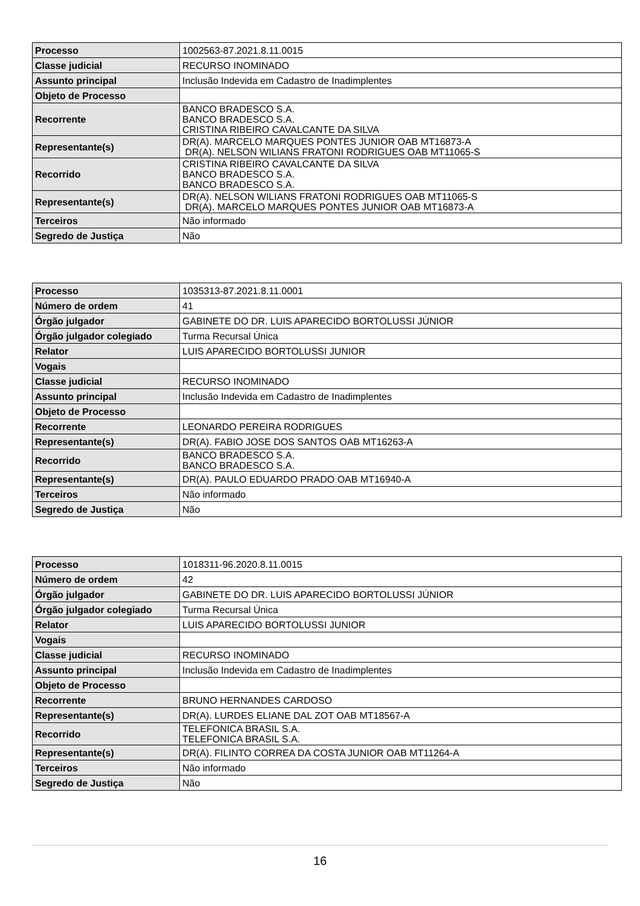| Processo | 1002563-87.2021.8.11.0015 |
| Classe judicial | RECURSO INOMINADO |
| Assunto principal | Inclusão Indevida em Cadastro de Inadimplentes |
| Objeto de Processo | |
| Recorrente | BANCO BRADESCO S.A. BANCO BRADESCO S.A. CRISTINA RIBEIRO CAVALCANTE DA SILVA |
| Representante(s) | DR(A). MARCELO MARQUES PONTES JUNIOR OAB MT16873-A DR(A). NELSON WILIANS FRATONI RODRIGUES OAB MT11065-S |
| Recorrido | CRISTINA RIBEIRO CAVALCANTE DA SILVA BANCO BRADESCO S.A. BANCO BRADESCO S.A. |
| Representante(s) | DR(A). NELSON WILIANS FRATONI RODRIGUES OAB MT11065-S DR(A). MARCELO MARQUES PONTES JUNIOR OAB MT16873-A |
| Terceiros | Não informado |
| Segredo de Justiça | Não |
| Processo | 1035313-87.2021.8.11.0001 |
| Número de ordem | 41 |
| Órgão julgador | GABINETE DO DR. LUIS APARECIDO BORTOLUSSI JÚNIOR |
| Órgão julgador colegiado | Turma Recursal Única |
| Relator | LUIS APARECIDO BORTOLUSSI JUNIOR |
| Vogais | |
| Classe judicial | RECURSO INOMINADO |
| Assunto principal | Inclusão Indevida em Cadastro de Inadimplentes |
| Objeto de Processo | |
| Recorrente | LEONARDO PEREIRA RODRIGUES |
| Representante(s) | DR(A). FABIO JOSE DOS SANTOS OAB MT16263-A |
| Recorrido | BANCO BRADESCO S.A. BANCO BRADESCO S.A. |
| Representante(s) | DR(A). PAULO EDUARDO PRADO OAB MT16940-A |
| Terceiros | Não informado |
| Segredo de Justiça | Não |
| Processo | 1018311-96.2020.8.11.0015 |
| Número de ordem | 42 |
| Órgão julgador | GABINETE DO DR. LUIS APARECIDO BORTOLUSSI JÚNIOR |
| Órgão julgador colegiado | Turma Recursal Única |
| Relator | LUIS APARECIDO BORTOLUSSI JUNIOR |
| Vogais | |
| Classe judicial | RECURSO INOMINADO |
| Assunto principal | Inclusão Indevida em Cadastro de Inadimplentes |
| Objeto de Processo | |
| Recorrente | BRUNO HERNANDES CARDOSO |
| Representante(s) | DR(A). LURDES ELIANE DAL ZOT OAB MT18567-A |
| Recorrido | TELEFONICA BRASIL S.A. TELEFONICA BRASIL S.A. |
| Representante(s) | DR(A). FILINTO CORREA DA COSTA JUNIOR OAB MT11264-A |
| Terceiros | Não informado |
| Segredo de Justiça | Não |
16